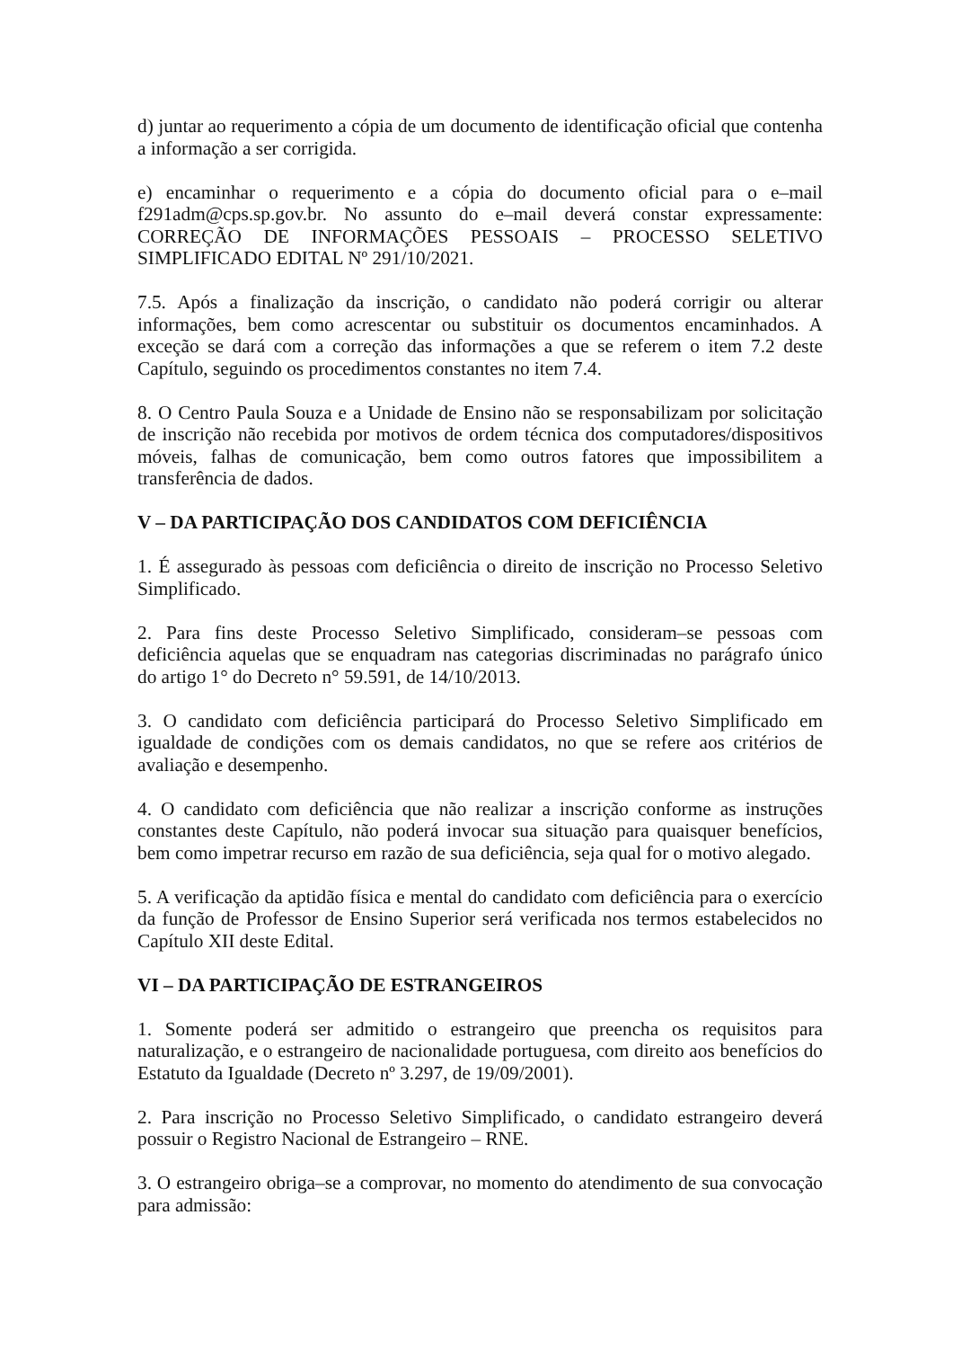d) juntar ao requerimento a cópia de um documento de identificação oficial que contenha a informação a ser corrigida.
e) encaminhar o requerimento e a cópia do documento oficial para o e–mail f291adm@cps.sp.gov.br. No assunto do e–mail deverá constar expressamente: CORREÇÃO DE INFORMAÇÕES PESSOAIS – PROCESSO SELETIVO SIMPLIFICADO EDITAL Nº 291/10/2021.
7.5. Após a finalização da inscrição, o candidato não poderá corrigir ou alterar informações, bem como acrescentar ou substituir os documentos encaminhados. A exceção se dará com a correção das informações a que se referem o item 7.2 deste Capítulo, seguindo os procedimentos constantes no item 7.4.
8. O Centro Paula Souza e a Unidade de Ensino não se responsabilizam por solicitação de inscrição não recebida por motivos de ordem técnica dos computadores/dispositivos móveis, falhas de comunicação, bem como outros fatores que impossibilitem a transferência de dados.
V – DA PARTICIPAÇÃO DOS CANDIDATOS COM DEFICIÊNCIA
1. É assegurado às pessoas com deficiência o direito de inscrição no Processo Seletivo Simplificado.
2. Para fins deste Processo Seletivo Simplificado, consideram–se pessoas com deficiência aquelas que se enquadram nas categorias discriminadas no parágrafo único do artigo 1° do Decreto n° 59.591, de 14/10/2013.
3. O candidato com deficiência participará do Processo Seletivo Simplificado em igualdade de condições com os demais candidatos, no que se refere aos critérios de avaliação e desempenho.
4. O candidato com deficiência que não realizar a inscrição conforme as instruções constantes deste Capítulo, não poderá invocar sua situação para quaisquer benefícios, bem como impetrar recurso em razão de sua deficiência, seja qual for o motivo alegado.
5. A verificação da aptidão física e mental do candidato com deficiência para o exercício da função de Professor de Ensino Superior será verificada nos termos estabelecidos no Capítulo XII deste Edital.
VI – DA PARTICIPAÇÃO DE ESTRANGEIROS
1. Somente poderá ser admitido o estrangeiro que preencha os requisitos para naturalização, e o estrangeiro de nacionalidade portuguesa, com direito aos benefícios do Estatuto da Igualdade (Decreto nº 3.297, de 19/09/2001).
2. Para inscrição no Processo Seletivo Simplificado, o candidato estrangeiro deverá possuir o Registro Nacional de Estrangeiro – RNE.
3. O estrangeiro obriga–se a comprovar, no momento do atendimento de sua convocação para admissão: